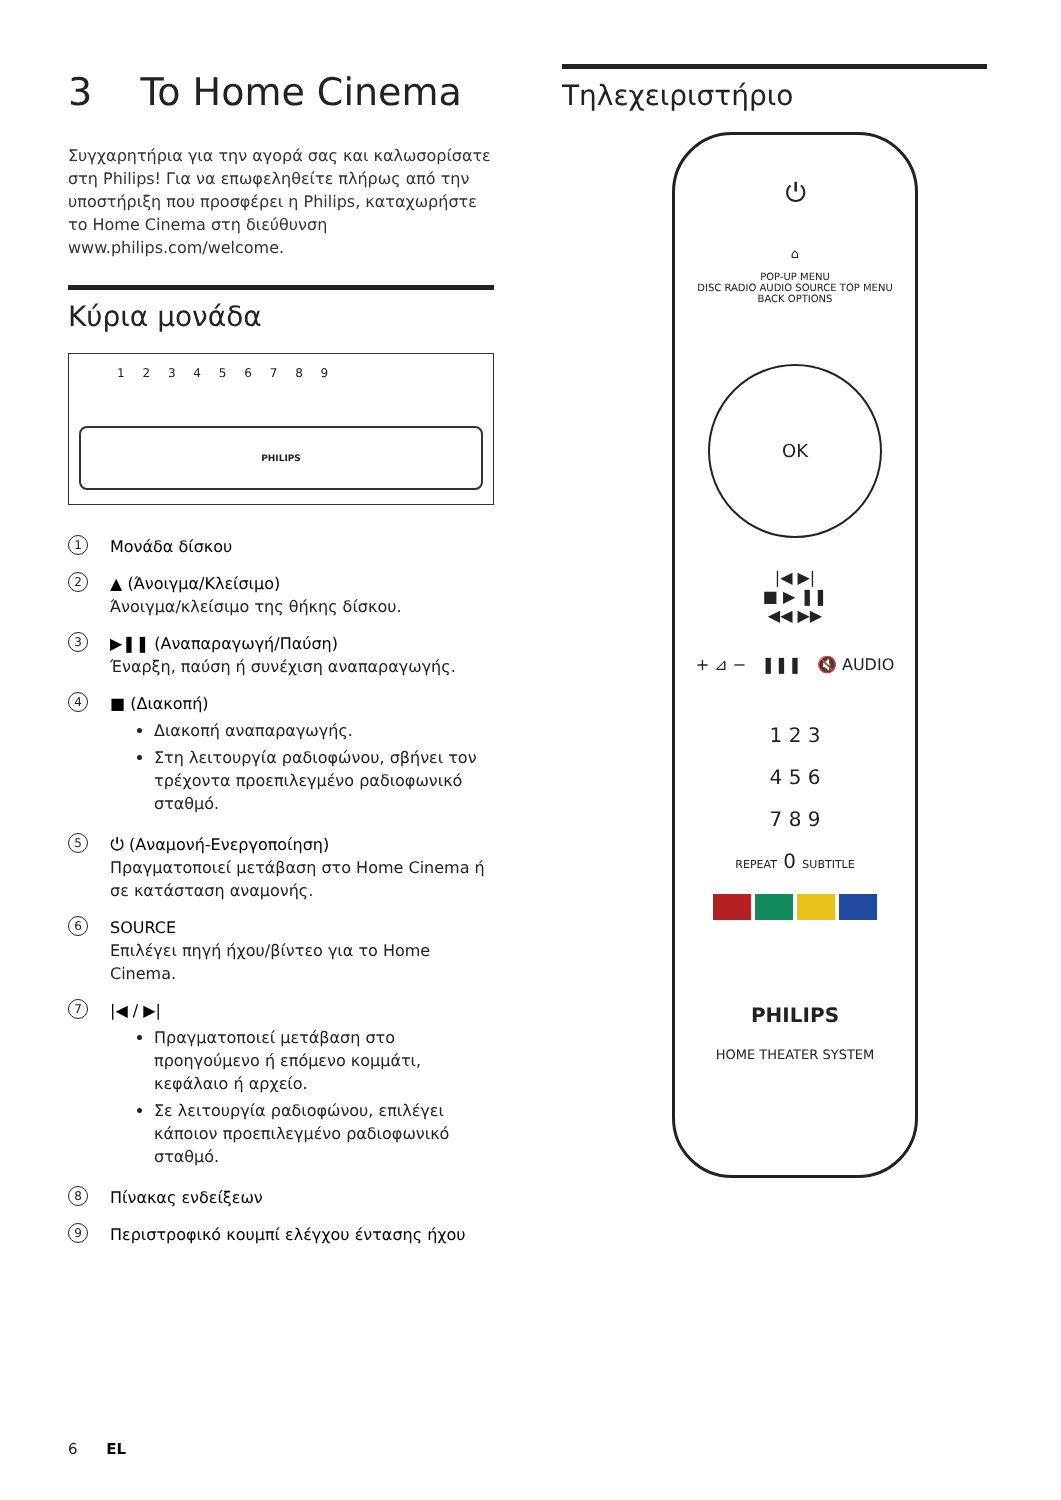3 To Home Cinema
Συγχαρητήρια για την αγορά σας και καλωσορίσατε στη Philips! Για να επωφεληθείτε πλήρως από την υποστήριξη που προσφέρει η Philips, καταχωρήστε το Home Cinema στη διεύθυνση www.philips.com/welcome.
Κύρια μονάδα
PHILIPS
1 2 3 4 5 6 7 8 9
1
Μονάδα δίσκου
2
▲ (Άνοιγμα/Κλείσιμο)
Άνοιγμα/κλείσιμο της θήκης δίσκου.
3
▶❚❚ (Αναπαραγωγή/Παύση)
Έναρξη, παύση ή συνέχιση αναπαραγωγής.
4
■ (Διακοπή)
Διακοπή αναπαραγωγής.
Στη λειτουργία ραδιοφώνου, σβήνει τον τρέχοντα προεπιλεγμένο ραδιοφωνικό σταθμό.
5
⏻ (Αναμονή-Ενεργοποίηση)
Πραγματοποιεί μετάβαση στο Home Cinema ή σε κατάσταση αναμονής.
6
SOURCE
Επιλέγει πηγή ήχου/βίντεο για το Home Cinema.
7
|◀ / ▶|
Πραγματοποιεί μετάβαση στο προηγούμενο ή επόμενο κομμάτι, κεφάλαιο ή αρχείο.
Σε λειτουργία ραδιοφώνου, επιλέγει κάποιον προεπιλεγμένο ραδιοφωνικό σταθμό.
8
Πίνακας ενδείξεων
9
Περιστροφικό κουμπί ελέγχου έντασης ήχου
Τηλεχειριστήριο
⏻
⌂
POP-UP MENU
DISC RADIO AUDIO SOURCE TOP MENU
BACK OPTIONS
OK
|◀ ▶|
■ ▶ ❚❚
◀◀ ▶▶
+ ⊿ − ❚❚❚ 🔇 AUDIO
1 2 3
4 5 6
7 8 9
REPEAT 0 SUBTITLE
PHILIPS
HOME THEATER SYSTEM
6 EL